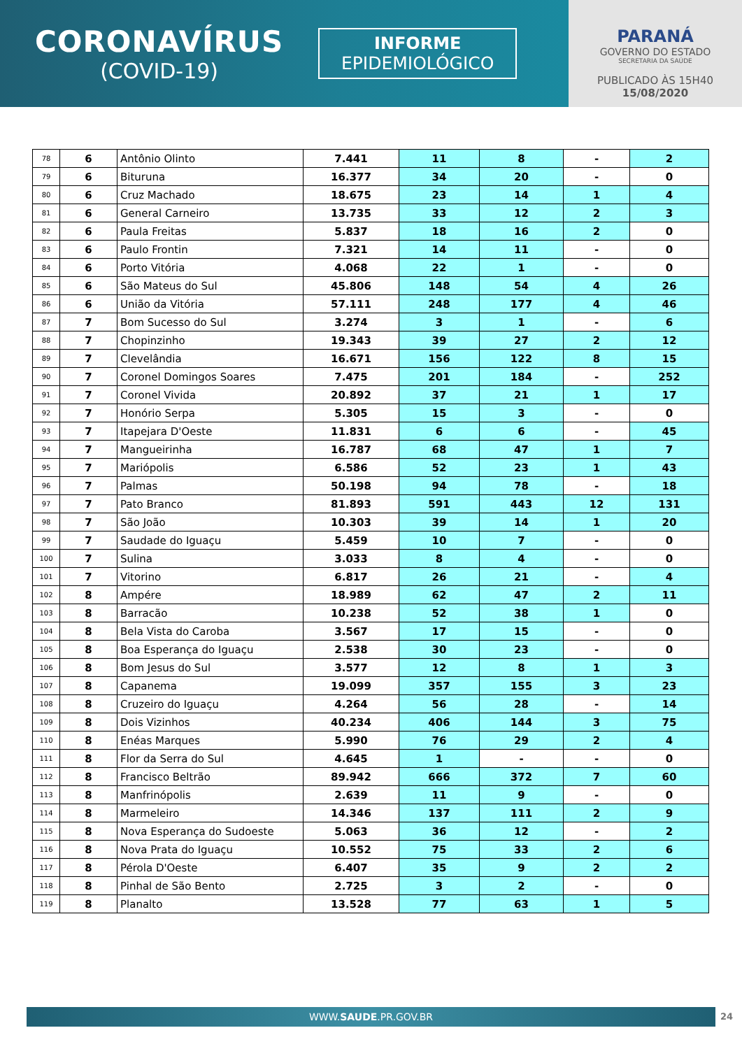CORONAVÍRUS
(COVID-19)
INFORME
EPIDEMIOLÓGICO
PARANÁ
GOVERNO DO ESTADO
SECRETARIA DA SAÚDE
PUBLICADO ÀS 15H40
15/08/2020
| 78 | 6 | Antônio Olinto | 7.441 | 11 | 8 | - | 2 |
| 79 | 6 | Bituruna | 16.377 | 34 | 20 | - | 0 |
| 80 | 6 | Cruz Machado | 18.675 | 23 | 14 | 1 | 4 |
| 81 | 6 | General Carneiro | 13.735 | 33 | 12 | 2 | 3 |
| 82 | 6 | Paula Freitas | 5.837 | 18 | 16 | 2 | 0 |
| 83 | 6 | Paulo Frontin | 7.321 | 14 | 11 | - | 0 |
| 84 | 6 | Porto Vitória | 4.068 | 22 | 1 | - | 0 |
| 85 | 6 | São Mateus do Sul | 45.806 | 148 | 54 | 4 | 26 |
| 86 | 6 | União da Vitória | 57.111 | 248 | 177 | 4 | 46 |
| 87 | 7 | Bom Sucesso do Sul | 3.274 | 3 | 1 | - | 6 |
| 88 | 7 | Chopinzinho | 19.343 | 39 | 27 | 2 | 12 |
| 89 | 7 | Clevelândia | 16.671 | 156 | 122 | 8 | 15 |
| 90 | 7 | Coronel Domingos Soares | 7.475 | 201 | 184 | - | 252 |
| 91 | 7 | Coronel Vivida | 20.892 | 37 | 21 | 1 | 17 |
| 92 | 7 | Honório Serpa | 5.305 | 15 | 3 | - | 0 |
| 93 | 7 | Itapejara D'Oeste | 11.831 | 6 | 6 | - | 45 |
| 94 | 7 | Mangueirinha | 16.787 | 68 | 47 | 1 | 7 |
| 95 | 7 | Mariópolis | 6.586 | 52 | 23 | 1 | 43 |
| 96 | 7 | Palmas | 50.198 | 94 | 78 | - | 18 |
| 97 | 7 | Pato Branco | 81.893 | 591 | 443 | 12 | 131 |
| 98 | 7 | São João | 10.303 | 39 | 14 | 1 | 20 |
| 99 | 7 | Saudade do Iguaçu | 5.459 | 10 | 7 | - | 0 |
| 100 | 7 | Sulina | 3.033 | 8 | 4 | - | 0 |
| 101 | 7 | Vitorino | 6.817 | 26 | 21 | - | 4 |
| 102 | 8 | Ampére | 18.989 | 62 | 47 | 2 | 11 |
| 103 | 8 | Barracão | 10.238 | 52 | 38 | 1 | 0 |
| 104 | 8 | Bela Vista do Caroba | 3.567 | 17 | 15 | - | 0 |
| 105 | 8 | Boa Esperança do Iguaçu | 2.538 | 30 | 23 | - | 0 |
| 106 | 8 | Bom Jesus do Sul | 3.577 | 12 | 8 | 1 | 3 |
| 107 | 8 | Capanema | 19.099 | 357 | 155 | 3 | 23 |
| 108 | 8 | Cruzeiro do Iguaçu | 4.264 | 56 | 28 | - | 14 |
| 109 | 8 | Dois Vizinhos | 40.234 | 406 | 144 | 3 | 75 |
| 110 | 8 | Enéas Marques | 5.990 | 76 | 29 | 2 | 4 |
| 111 | 8 | Flor da Serra do Sul | 4.645 | 1 | - | - | 0 |
| 112 | 8 | Francisco Beltrão | 89.942 | 666 | 372 | 7 | 60 |
| 113 | 8 | Manfrinópolis | 2.639 | 11 | 9 | - | 0 |
| 114 | 8 | Marmeleiro | 14.346 | 137 | 111 | 2 | 9 |
| 115 | 8 | Nova Esperança do Sudoeste | 5.063 | 36 | 12 | - | 2 |
| 116 | 8 | Nova Prata do Iguaçu | 10.552 | 75 | 33 | 2 | 6 |
| 117 | 8 | Pérola D'Oeste | 6.407 | 35 | 9 | 2 | 2 |
| 118 | 8 | Pinhal de São Bento | 2.725 | 3 | 2 | - | 0 |
| 119 | 8 | Planalto | 13.528 | 77 | 63 | 1 | 5 |
WWW.SAUDE.PR.GOV.BR 24